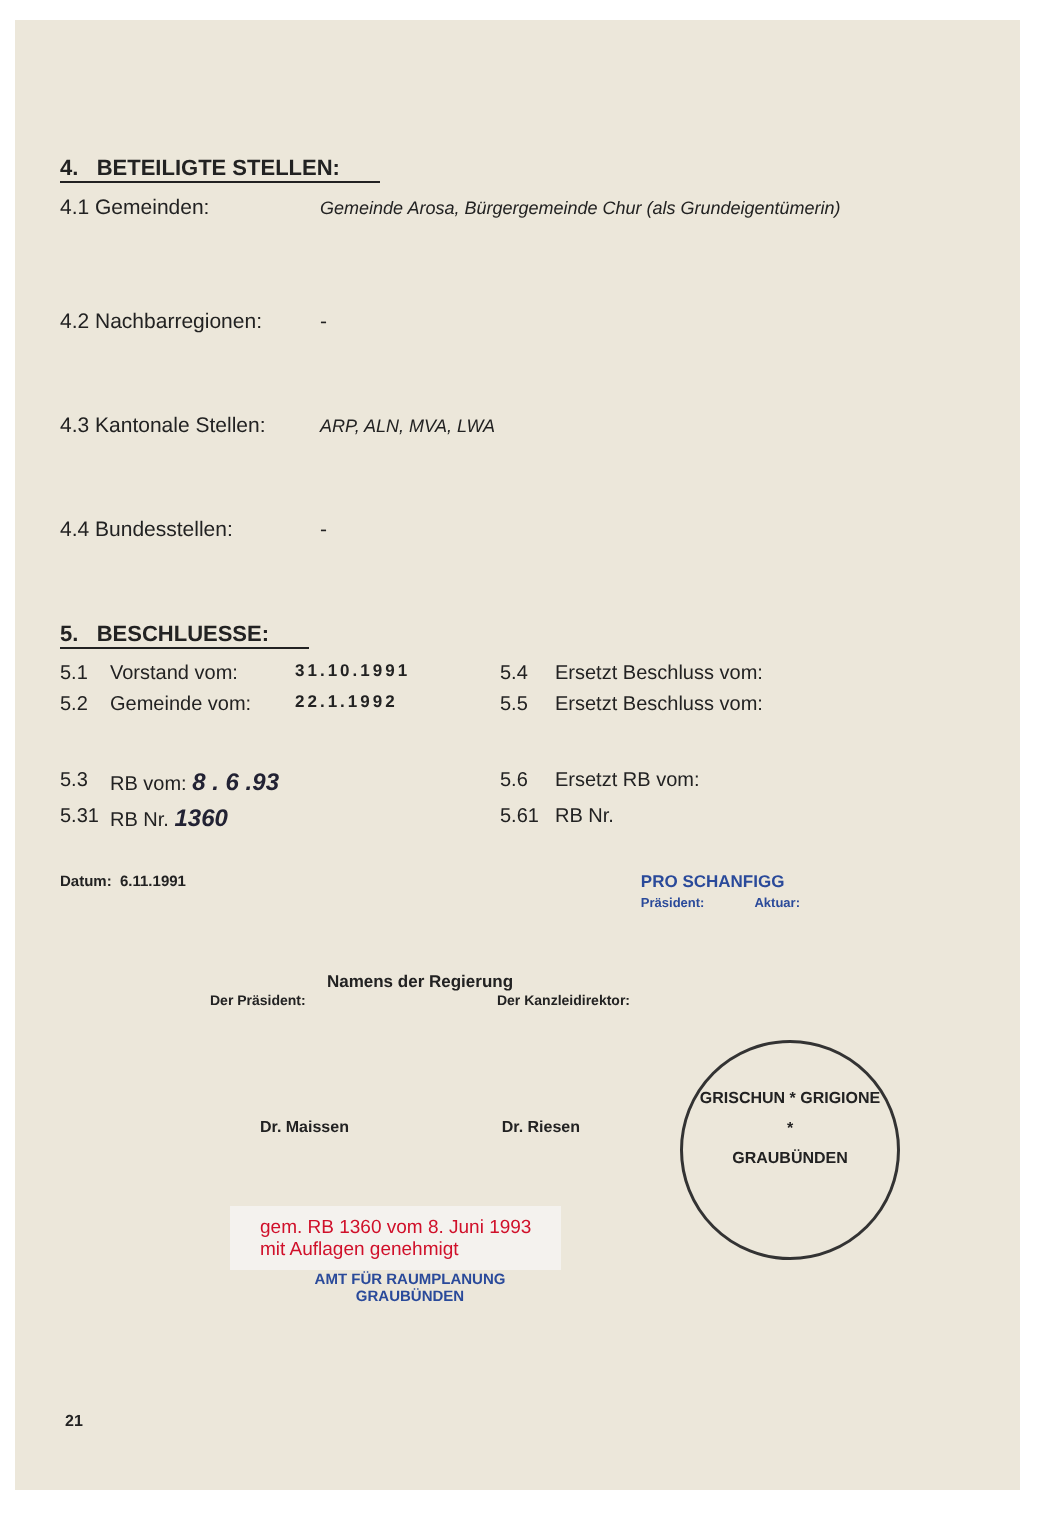4. BETEILIGTE STELLEN:
4.1 Gemeinden:
Gemeinde Arosa, Bürgergemeinde Chur (als Grundeigentümerin)
4.2 Nachbarregionen: -
4.3 Kantonale Stellen:
ARP, ALN, MVA, LWA
4.4 Bundesstellen: -
5. BESCHLUESSE:
5.1
Vorstand vom:
31.10.1991
5.4
Ersetzt Beschluss vom:
5.2
Gemeinde vom:
22.1.1992
5.5
Ersetzt Beschluss vom:
5.3
RB vom: 8 . 6 .93
5.6
Ersetzt RB vom:
5.31
RB Nr. 1360
5.61
RB Nr.
Datum: 6.11.1991 PRO SCHANFIGG
Präsident: Aktuar:
Namens der Regierung
Der Präsident: Der Kanzleidirektor:
Dr. Maissen Dr. Riesen
GRISCHUN * GRIGIONE
*
GRAUBÜNDEN
gem. RB 1360 vom 8. Juni 1993
mit Auflagen genehmigt
AMT FÜR RAUMPLANUNG
GRAUBÜNDEN
21